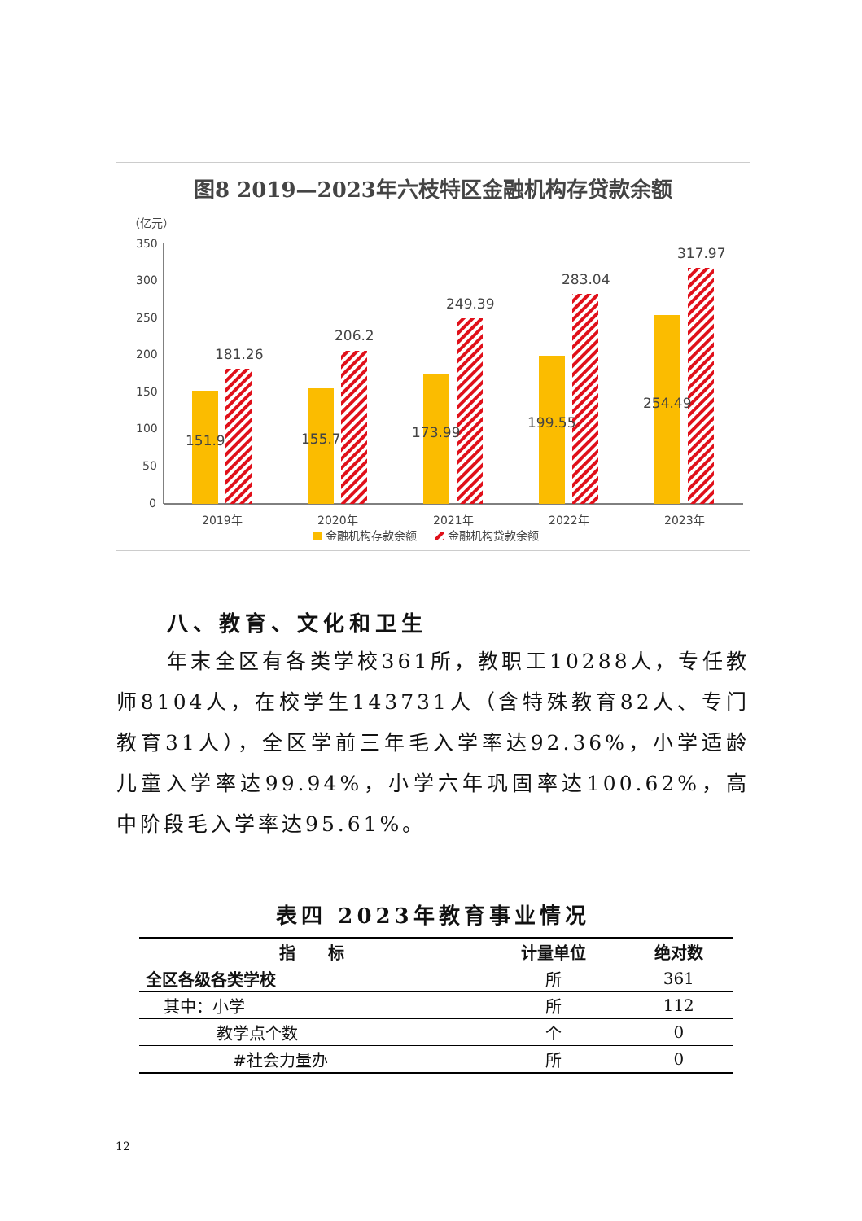图8 2019—2023年六枝特区金融机构存贷款余额
（亿元）
350
300
250
200
150
100
50
0
151.9
181.26
155.7
206.2
173.99
249.39
199.55
283.04
254.49
317.97
2019年
2020年
2021年
2022年
2023年
金融机构存款余额
金融机构贷款余额
八、教育、文化和卫生
年末全区有各类学校361所，教职工10288人，专任教师8104人，在校学生143731人（含特殊教育82人、专门教育31人），全区学前三年毛入学率达92.36%，小学适龄儿童入学率达99.94%，小学六年巩固率达100.62%，高中阶段毛入学率达95.61%。
表四 2023年教育事业情况
| 指 标 | 计量单位 | 绝对数 |
| --- | --- | --- |
| 全区各级各类学校 | 所 | 361 |
| 其中：小学 | 所 | 112 |
| 教学点个数 | 个 | 0 |
| #社会力量办 | 所 | 0 |
12